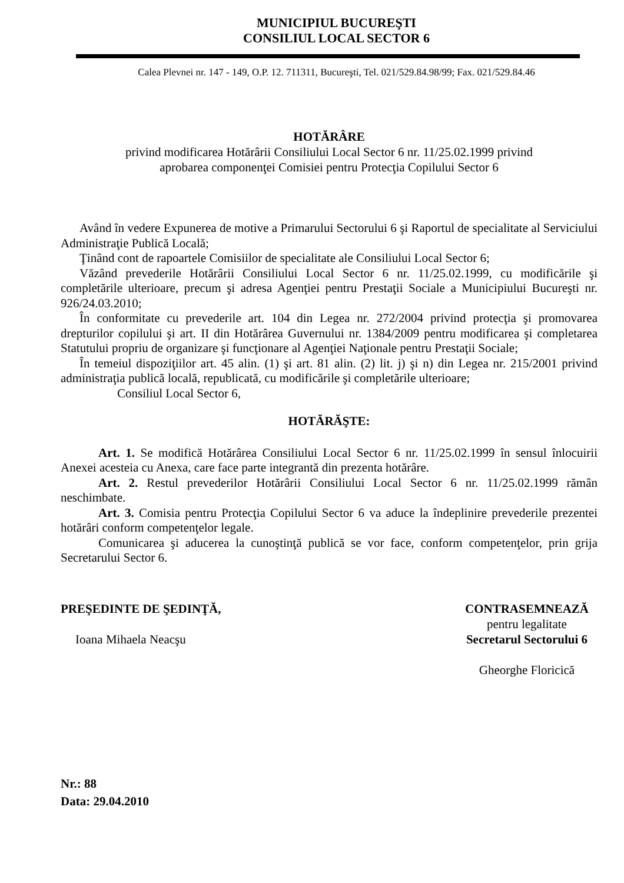MUNICIPIUL BUCUREŞTI
CONSILIUL LOCAL SECTOR 6
Calea Plevnei nr. 147 - 149, O.P. 12. 711311, Bucureşti, Tel. 021/529.84.98/99; Fax. 021/529.84.46
HOTĂRÂRE
privind modificarea Hotărârii Consiliului Local Sector 6 nr. 11/25.02.1999 privind
aprobarea componenţei Comisiei pentru Protecţia Copilului Sector 6
Având în vedere Expunerea de motive a Primarului Sectorului 6 şi Raportul de specialitate al Serviciului Administraţie Publică Locală;
Ţinând cont de rapoartele Comisiilor de specialitate ale Consiliului Local Sector 6;
Văzând prevederile Hotărârii Consiliului Local Sector 6 nr. 11/25.02.1999, cu modificările şi completările ulterioare, precum şi adresa Agenţiei pentru Prestaţii Sociale a Municipiului Bucureşti nr. 926/24.03.2010;
În conformitate cu prevederile art. 104 din Legea nr. 272/2004 privind protecţia şi promovarea drepturilor copilului şi art. II din Hotărârea Guvernului nr. 1384/2009 pentru modificarea şi completarea Statutului propriu de organizare şi funcţionare al Agenţiei Naţionale pentru Prestaţii Sociale;
În temeiul dispoziţiilor art. 45 alin. (1) şi art. 81 alin. (2) lit. j) şi n) din Legea nr. 215/2001 privind administraţia publică locală, republicată, cu modificările şi completările ulterioare;
Consiliul Local Sector 6,
HOTĂRĂŞTE:
Art. 1. Se modifică Hotărârea Consiliului Local Sector 6 nr. 11/25.02.1999 în sensul înlocuirii Anexei acesteia cu Anexa, care face parte integrantă din prezenta hotărâre.
Art. 2. Restul prevederilor Hotărârii Consiliului Local Sector 6 nr. 11/25.02.1999 rămân neschimbate.
Art. 3. Comisia pentru Protecţia Copilului Sector 6 va aduce la îndeplinire prevederile prezentei hotărâri conform competenţelor legale.
Comunicarea şi aducerea la cunoştinţă publică se vor face, conform competenţelor, prin grija Secretarului Sector 6.
PREŞEDINTE DE ŞEDINŢĂ,
Ioana Mihaela Neacşu
CONTRASEMNEAZĂ
pentru legalitate
Secretarul Sectorului 6
Gheorghe Floricică
Nr.: 88
Data: 29.04.2010